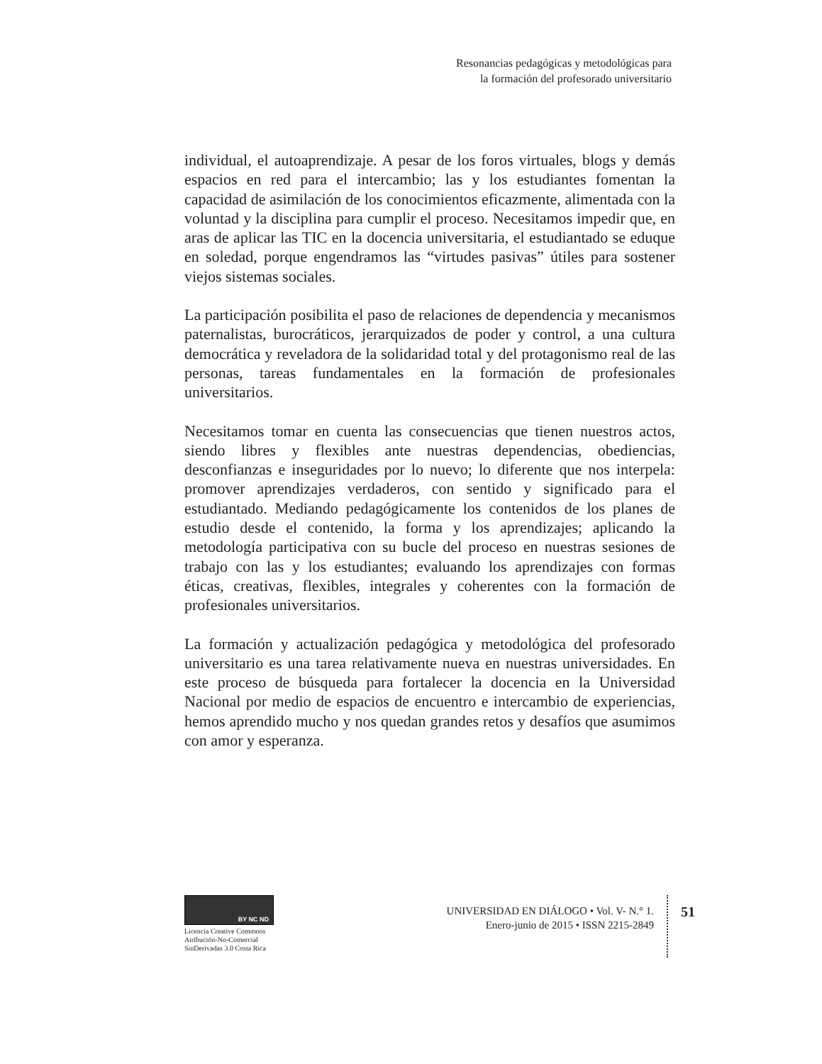Resonancias pedagógicas y metodológicas para
la formación del profesorado universitario
individual, el autoaprendizaje. A pesar de los foros virtuales, blogs y demás espacios en red para el intercambio; las y los estudiantes fomentan la capacidad de asimilación de los conocimientos eficazmente, alimentada con la voluntad y la disciplina para cumplir el proceso. Necesitamos impedir que, en aras de aplicar las TIC en la docencia universitaria, el estudiantado se eduque en soledad, porque engendramos las “virtudes pasivas” útiles para sostener viejos sistemas sociales.
La participación posibilita el paso de relaciones de dependencia y mecanismos paternalistas, burocráticos, jerarquizados de poder y control, a una cultura democrática y reveladora de la solidaridad total y del protagonismo real de las personas, tareas fundamentales en la formación de profesionales universitarios.
Necesitamos tomar en cuenta las consecuencias que tienen nuestros actos, siendo libres y flexibles ante nuestras dependencias, obediencias, desconfianzas e inseguridades por lo nuevo; lo diferente que nos interpela: promover aprendizajes verdaderos, con sentido y significado para el estudiantado. Mediando pedagógicamente los contenidos de los planes de estudio desde el contenido, la forma y los aprendizajes; aplicando la metodología participativa con su bucle del proceso en nuestras sesiones de trabajo con las y los estudiantes; evaluando los aprendizajes con formas éticas, creativas, flexibles, integrales y coherentes con la formación de profesionales universitarios.
La formación y actualización pedagógica y metodológica del profesorado universitario es una tarea relativamente nueva en nuestras universidades. En este proceso de búsqueda para fortalecer la docencia en la Universidad Nacional por medio de espacios de encuentro e intercambio de experiencias, hemos aprendido mucho y nos quedan grandes retos y desafíos que asumimos con amor y esperanza.
BY NC ND
Licencia Creative Commons
Atribución-No-Comercial
SinDerivadas 3.0 Costa Rica
UNIVERSIDAD EN DIÁLOGO • Vol. V- N.° 1.
Enero-junio de 2015 • ISSN 2215-2849
51